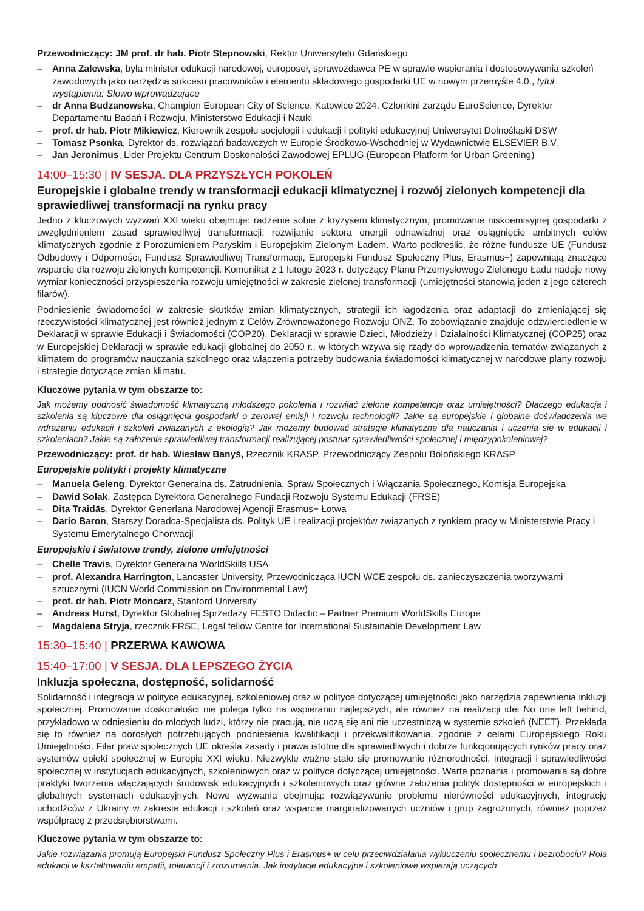Przewodniczący: JM prof. dr hab. Piotr Stepnowski, Rektor Uniwersytetu Gdańskiego
– Anna Zalewska, była minister edukacji narodowej, europoseł, sprawozdawca PE w sprawie wspierania i dostosowywania szkoleń zawodowych jako narzędzia sukcesu pracowników i elementu składowego gospodarki UE w nowym przemyśle 4.0., tytuł wystąpienia: Słowo wprowadzające
– dr Anna Budzanowska, Champion European City of Science, Katowice 2024, Członkini zarządu EuroScience, Dyrektor Departamentu Badań i Rozwoju, Ministerstwo Edukacji i Nauki
– prof. dr hab. Piotr Mikiewicz, Kierownik zespołu socjologii i edukacji i polityki edukacyjnej Uniwersytet Dolnośląski DSW
– Tomasz Psonka, Dyrektor ds. rozwiązań badawczych w Europie Środkowo-Wschodniej w Wydawnictwie ELSEVIER B.V.
– Jan Jeronimus, Lider Projektu Centrum Doskonałości Zawodowej EPLUG (European Platform for Urban Greening)
14:00–15:30 | IV SESJA. DLA PRZYSZŁYCH POKOLEŃ
Europejskie i globalne trendy w transformacji edukacji klimatycznej i rozwój zielonych kompetencji dla sprawiedliwej transformacji na rynku pracy
Jedno z kluczowych wyzwań XXI wieku obejmuje: radzenie sobie z kryzysem klimatycznym, promowanie niskoemisyjnej gospodarki z uwzględnieniem zasad sprawiedliwej transformacji, rozwijanie sektora energii odnawialnej oraz osiągnięcie ambitnych celów klimatycznych zgodnie z Porozumieniem Paryskim i Europejskim Zielonym Ładem. Warto podkreślić, że różne fundusze UE (Fundusz Odbudowy i Odporności, Fundusz Sprawiedliwej Transformacji, Europejski Fundusz Społeczny Plus, Erasmus+) zapewniają znaczące wsparcie dla rozwoju zielonych kompetencji. Komunikat z 1 lutego 2023 r. dotyczący Planu Przemysłowego Zielonego Ładu nadaje nowy wymiar konieczności przyspieszenia rozwoju umiejętności w zakresie zielonej transformacji (umiejętności stanowią jeden z jego czterech filarów).
Podniesienie świadomości w zakresie skutków zmian klimatycznych, strategii ich łagodzenia oraz adaptacji do zmieniającej się rzeczywistości klimatycznej jest również jednym z Celów Zrównoważonego Rozwoju ONZ. To zobowiązanie znajduje odzwierciedlenie w Deklaracji w sprawie Edukacji i Świadomości (COP20), Deklaracji w sprawie Dzieci, Młodzieży i Działalności Klimatycznej (COP25) oraz w Europejskiej Deklaracji w sprawie edukacji globalnej do 2050 r., w których wzywa się rządy do wprowadzenia tematów związanych z klimatem do programów nauczania szkolnego oraz włączenia potrzeby budowania świadomości klimatycznej w narodowe plany rozwoju i strategie dotyczące zmian klimatu.
Kluczowe pytania w tym obszarze to:
Jak możemy podnosić świadomość klimatyczną młodszego pokolenia i rozwijać zielone kompetencje oraz umiejętności? Dlaczego edukacja i szkolenia są kluczowe dla osiągnięcia gospodarki o zerowej emisji i rozwoju technologii? Jakie są europejskie i globalne doświadczenia we wdrażaniu edukacji i szkoleń związanych z ekologią? Jak możemy budować strategie klimatyczne dla nauczania i uczenia się w edukacji i szkoleniach? Jakie są założenia sprawiedliwej transformacji realizującej postulat sprawiedliwości społecznej i międzypokoleniowej?
Przewodniczący: prof. dr hab. Wiesław Banyś, Rzecznik KRASP, Przewodniczący Zespołu Bolońskiego KRASP
Europejskie polityki i projekty klimatyczne
– Manuela Geleng, Dyrektor Generalna ds. Zatrudnienia, Spraw Społecznych i Włączania Społecznego, Komisja Europejska
– Dawid Solak, Zastępca Dyrektora Generalnego Fundacji Rozwoju Systemu Edukacji (FRSE)
– Dita Traidās, Dyrektor Generlana Narodowej Agencji Erasmus+ Łotwa
– Dario Baron, Starszy Doradca-Specjalista ds. Polityk UE i realizacji projektów związanych z rynkiem pracy w Ministerstwie Pracy i Systemu Emerytalnego Chorwacji
Europejskie i światowe trendy, zielone umiejętności
– Chelle Travis, Dyrektor Generalna WorldSkills USA
– prof. Alexandra Harrington, Lancaster University, Przewodnicząca IUCN WCE zespołu ds. zanieczyszczenia tworzywami sztucznymi (IUCN World Commission on Environmental Law)
– prof. dr hab. Piotr Moncarz, Stanford University
– Andreas Hurst, Dyrektor Globalnej Sprzedaży FESTO Didactic – Partner Premium WorldSkills Europe
– Magdalena Stryja, rzecznik FRSE, Legal fellow Centre for International Sustainable Development Law
15:30–15:40 | PRZERWA KAWOWA
15:40–17:00 | V SESJA. DLA LEPSZEGO ŻYCIA
Inkluzja społeczna, dostępność, solidarność
Solidarność i integracja w polityce edukacyjnej, szkoleniowej oraz w polityce dotyczącej umiejętności jako narzędzia zapewnienia inkluzji społecznej. Promowanie doskonałości nie polega tylko na wspieraniu najlepszych, ale również na realizacji idei No one left behind, przykładowo w odniesieniu do młodych ludzi, którzy nie pracują, nie uczą się ani nie uczestniczą w systemie szkoleń (NEET). Przekłada się to również na dorosłych potrzebujących podniesienia kwalifikacji i przekwalifikowania, zgodnie z celami Europejskiego Roku Umiejętności. Filar praw społecznych UE określa zasady i prawa istotne dla sprawiedliwych i dobrze funkcjonujących rynków pracy oraz systemów opieki społecznej w Europie XXI wieku. Niezwykle ważne stało się promowanie różnorodności, integracji i sprawiedliwości społecznej w instytucjach edukacyjnych, szkoleniowych oraz w polityce dotyczącej umiejętności. Warte poznania i promowania są dobre praktyki tworzenia włączających środowisk edukacyjnych i szkoleniowych oraz główne założenia polityk dostępności w europejskich i globalnych systemach edukacyjnych. Nowe wyzwania obejmują: rozwiązywanie problemu nierówności edukacyjnych, integrację uchodźców z Ukrainy w zakresie edukacji i szkoleń oraz wsparcie marginalizowanych uczniów i grup zagrożonych, również poprzez współpracę z przedsiębiorstwami.
Kluczowe pytania w tym obszarze to:
Jakie rozwiązania promują Europejski Fundusz Społeczny Plus i Erasmus+ w celu przeciwdziałania wykluczeniu społecznemu i bezrobociu? Rola edukacji w kształtowaniu empatii, tolerancji i zrozumienia. Jak instytucje edukacyjne i szkoleniowe wspierają uczących